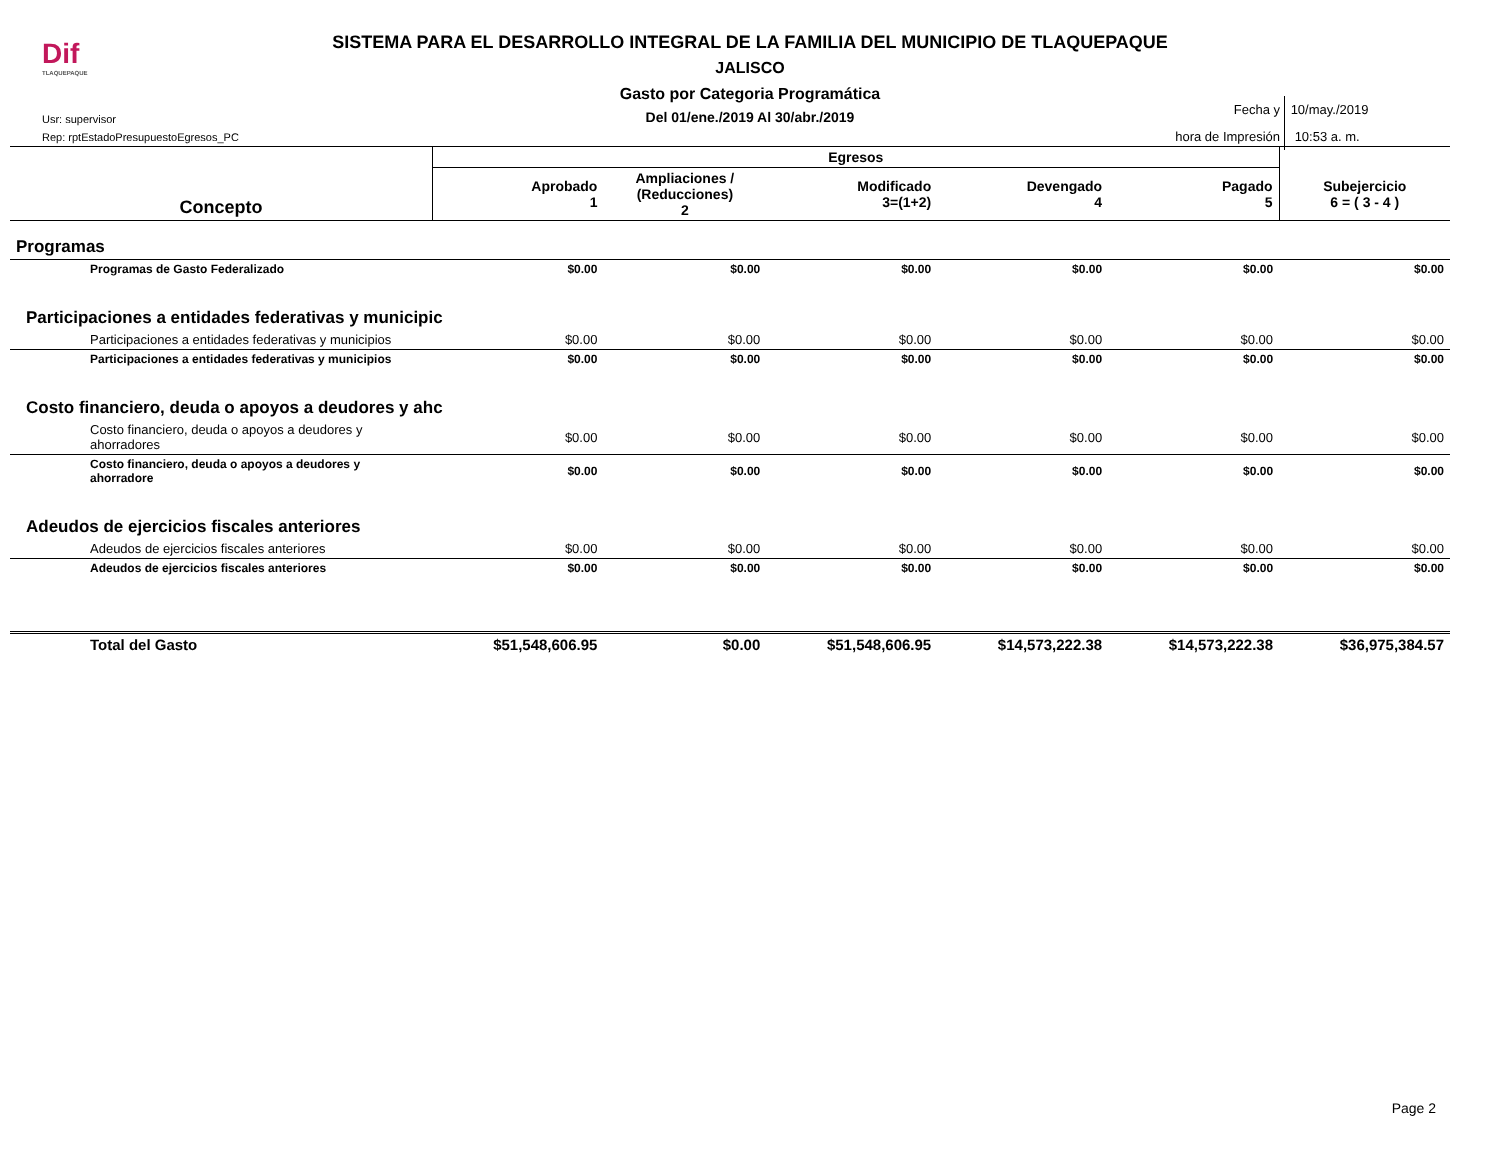Dif
TLAQUEPAQUE
SISTEMA PARA EL DESARROLLO INTEGRAL DE LA FAMILIA DEL MUNICIPIO DE TLAQUEPAQUE
JALISCO
Gasto por Categoria Programática
Del 01/ene./2019 Al 30/abr./2019
Usr: supervisor
Rep: rptEstadoPresupuestoEgresos_PC
Fecha y 10/may./2019
hora de Impresión 10:53 a. m.
| Concepto | Egresos | | | | | |
| --- | --- | --- | --- | --- | --- | --- |
| | Aprobado 1 | Ampliaciones / (Reducciones) 2 | Modificado 3=(1+2) | Devengado 4 | Pagado 5 | Subejercicio 6 = ( 3 - 4 ) |
| Programas | | | | | | |
| Programas de Gasto Federalizado | $0.00 | $0.00 | $0.00 | $0.00 | $0.00 | $0.00 |
| Participaciones a entidades federativas y municipic | | | | | | |
| Participaciones a entidades federativas y municipios | $0.00 | $0.00 | $0.00 | $0.00 | $0.00 | $0.00 |
| Participaciones a entidades federativas y municipios | $0.00 | $0.00 | $0.00 | $0.00 | $0.00 | $0.00 |
| Costo financiero, deuda o apoyos a deudores y ahc | | | | | | |
| Costo financiero, deuda o apoyos a deudores y ahorradores | $0.00 | $0.00 | $0.00 | $0.00 | $0.00 | $0.00 |
| Costo financiero, deuda o apoyos a deudores y ahorradore | $0.00 | $0.00 | $0.00 | $0.00 | $0.00 | $0.00 |
| Adeudos de ejercicios fiscales anteriores | | | | | | |
| Adeudos de ejercicios fiscales anteriores | $0.00 | $0.00 | $0.00 | $0.00 | $0.00 | $0.00 |
| Adeudos de ejercicios fiscales anteriores | $0.00 | $0.00 | $0.00 | $0.00 | $0.00 | $0.00 |
| Total del Gasto | $51,548,606.95 | $0.00 | $51,548,606.95 | $14,573,222.38 | $14,573,222.38 | $36,975,384.57 |
Page 2